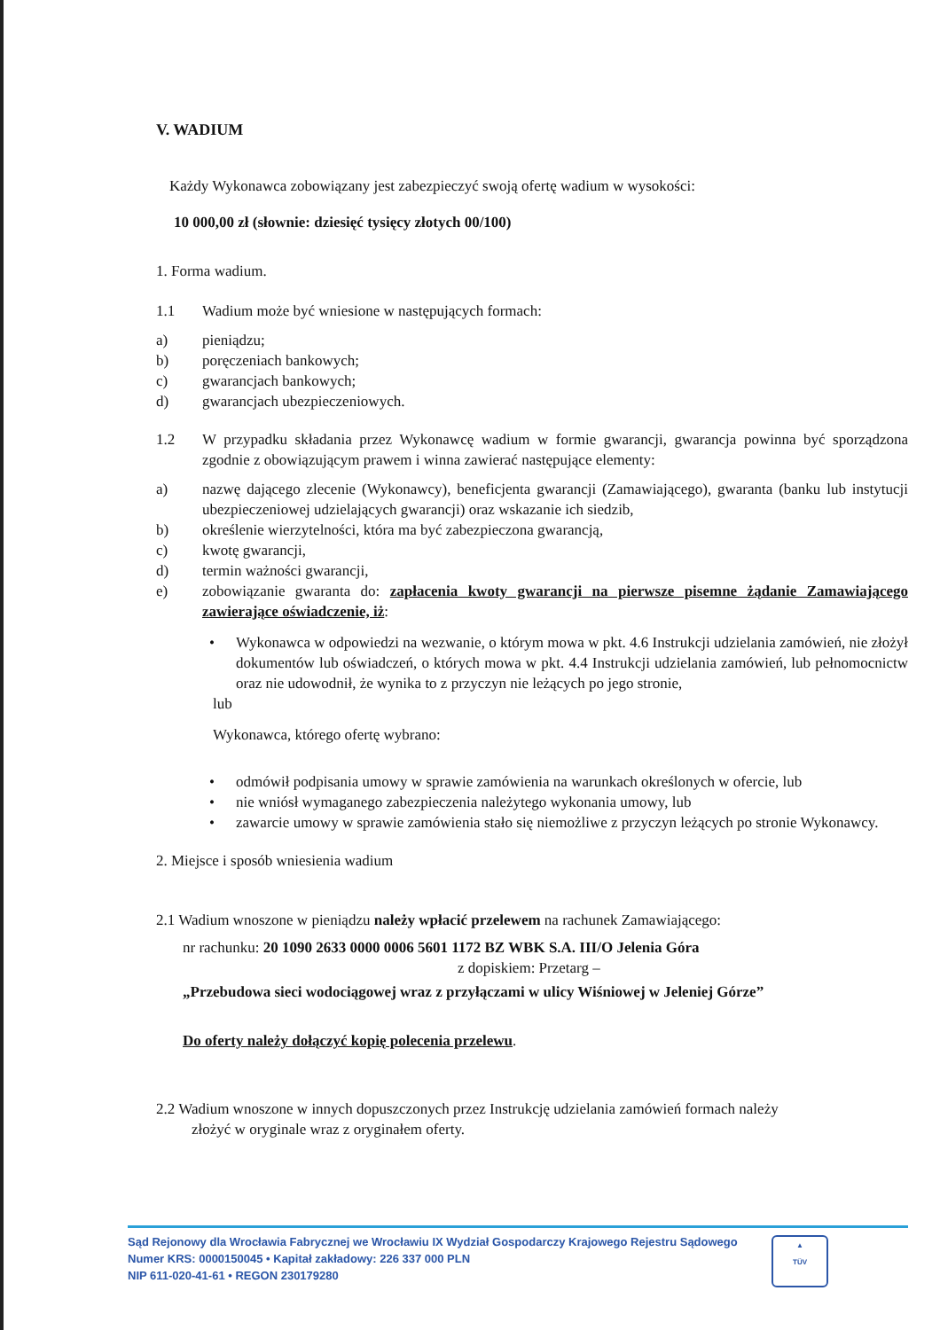V. WADIUM
Każdy Wykonawca zobowiązany jest zabezpieczyć swoją ofertę wadium w wysokości:
10 000,00 zł (słownie: dziesięć tysięcy złotych 00/100)
1. Forma wadium.
1.1 Wadium może być wniesione w następujących formach:
a) pieniądzu;
b) poręczeniach bankowych;
c) gwarancjach bankowych;
d) gwarancjach ubezpieczeniowych.
1.2 W przypadku składania przez Wykonawcę wadium w formie gwarancji, gwarancja powinna być sporządzona zgodnie z obowiązującym prawem i winna zawierać następujące elementy:
a) nazwę dającego zlecenie (Wykonawcy), beneficjenta gwarancji (Zamawiającego), gwaranta (banku lub instytucji ubezpieczeniowej udzielających gwarancji) oraz wskazanie ich siedzib,
b) określenie wierzytelności, która ma być zabezpieczona gwarancją,
c) kwotę gwarancji,
d) termin ważności gwarancji,
e) zobowiązanie gwaranta do: zapłacenia kwoty gwarancji na pierwsze pisemne żądanie Zamawiającego zawierające oświadczenie, iż:
• Wykonawca w odpowiedzi na wezwanie, o którym mowa w pkt. 4.6 Instrukcji udzielania zamówień, nie złożył dokumentów lub oświadczeń, o których mowa w pkt. 4.4 Instrukcji udzielania zamówień, lub pełnomocnictw oraz nie udowodnił, że wynika to z przyczyn nie leżących po jego stronie,
lub
Wykonawca, którego ofertę wybrano:
• odmówił podpisania umowy w sprawie zamówienia na warunkach określonych w ofercie, lub
• nie wniósł wymaganego zabezpieczenia należytego wykonania umowy, lub
• zawarcie umowy w sprawie zamówienia stało się niemożliwe z przyczyn leżących po stronie Wykonawcy.
2. Miejsce i sposób wniesienia wadium
2.1 Wadium wnoszone w pieniądzu należy wpłacić przelewem na rachunek Zamawiającego:
nr rachunku: 20 1090 2633 0000 0006 5601 1172 BZ WBK S.A. III/O Jelenia Góra
z dopiskiem: Przetarg –
„Przebudowa sieci wodociągowej wraz z przyłączami w ulicy Wiśniowej w Jeleniej Górze”
Do oferty należy dołączyć kopię polecenia przelewu.
2.2 Wadium wnoszone w innych dopuszczonych przez Instrukcję udzielania zamówień formach należy
złożyć w oryginale wraz z oryginałem oferty.
Sąd Rejonowy dla Wrocławia Fabrycznej we Wrocławiu IX Wydział Gospodarczy Krajowego Rejestru Sądowego
Numer KRS: 0000150045 • Kapitał zakładowy: 226 337 000 PLN
NIP 611-020-41-61 • REGON 230179280
▲
TÜV